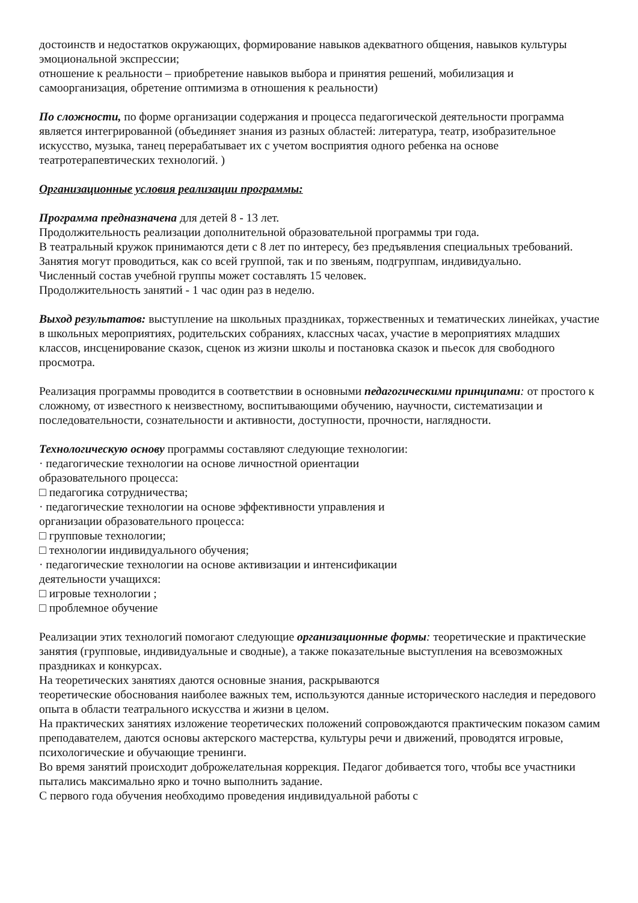достоинств и недостатков окружающих, формирование навыков адекватного общения, навыков культуры эмоциональной экспрессии;
отношение к реальности – приобретение навыков выбора и принятия решений, мобилизация и самоорганизация, обретение оптимизма в отношения к реальности)
По сложности, по форме организации содержания и процесса педагогической деятельности программа является интегрированной (объединяет знания из разных областей: литература, театр, изобразительное искусство, музыка, танец перерабатывает их с учетом восприятия одного ребенка на основе театротерапевтических технологий. )
Организационные условия реализации программы:
Программа предназначена для детей 8 - 13 лет.
Продолжительность реализации дополнительной образовательной программы три года.
В театральный кружок принимаются дети с 8 лет по интересу, без предъявления специальных требований.
Занятия могут проводиться, как со всей группой, так и по звеньям, подгруппам, индивидуально.
Численный состав учебной группы может составлять 15 человек.
Продолжительность занятий - 1 час один раз в неделю.
Выход результатов: выступление на школьных праздниках, торжественных и тематических линейках, участие в школьных мероприятиях, родительских собраниях, классных часах, участие в мероприятиях младших классов, инсценирование сказок, сценок из жизни школы и постановка сказок и пьесок для свободного просмотра.
Реализация программы проводится в соответствии в основными педагогическими принципами: от простого к сложному, от известного к неизвестному, воспитывающими обучению, научности, систематизации и последовательности, сознательности и активности, доступности, прочности, наглядности.
Технологическую основу программы составляют следующие технологии:
· педагогические технологии на основе личностной ориентации
образовательного процесса:
□ педагогика сотрудничества;
· педагогические технологии на основе эффективности управления и
организации образовательного процесса:
□ групповые технологии;
□ технологии индивидуального обучения;
· педагогические технологии на основе активизации и интенсификации
деятельности учащихся:
□ игровые технологии ;
□ проблемное обучение
Реализации этих технологий помогают следующие организационные формы: теоретические и практические занятия (групповые, индивидуальные и сводные), а также показательные выступления на всевозможных праздниках и конкурсах.
На теоретических занятиях даются основные знания, раскрываются
теоретические обоснования наиболее важных тем, используются данные исторического наследия и передового опыта в области театрального искусства и жизни в целом.
На практических занятиях изложение теоретических положений сопровождаются практическим показом самим преподавателем, даются основы актерского мастерства, культуры речи и движений, проводятся игровые, психологические и обучающие тренинги.
Во время занятий происходит доброжелательная коррекция. Педагог добивается того, чтобы все участники пытались максимально ярко и точно выполнить задание.
С первого года обучения необходимо проведения индивидуальной работы с